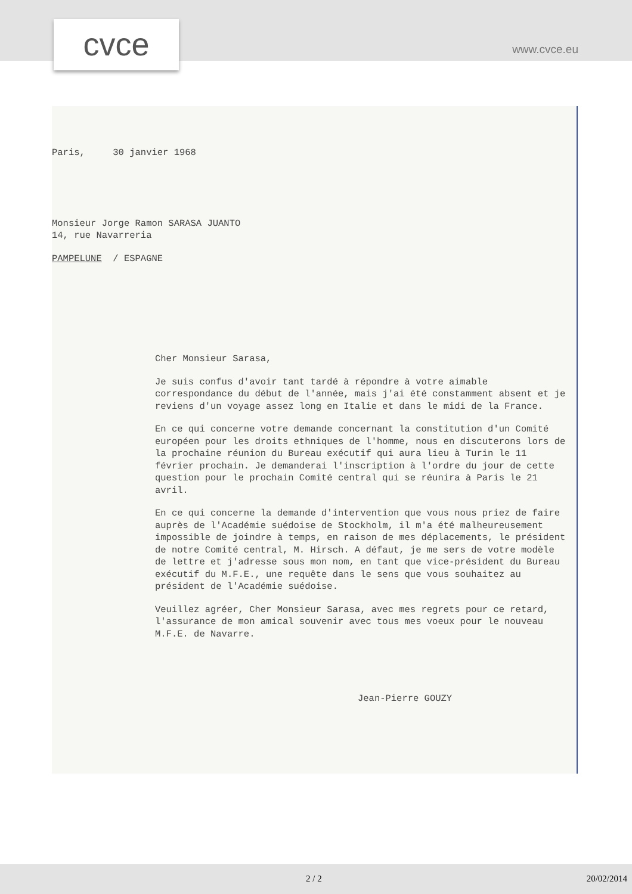cvce www.cvce.eu
Paris, 30 janvier 1968
Monsieur Jorge Ramon SARASA JUANTO
14, rue Navarreria
PAMPELUNE / ESPAGNE
Cher Monsieur Sarasa,
Je suis confus d'avoir tant tardé à répondre à votre aimable correspondance du début de l'année, mais j'ai été constamment absent et je reviens d'un voyage assez long en Italie et dans le midi de la France.
En ce qui concerne votre demande concernant la constitution d'un Comité européen pour les droits ethniques de l'homme, nous en discuterons lors de la prochaine réunion du Bureau exécutif qui aura lieu à Turin le 11 février prochain. Je demanderai l'inscription à l'ordre du jour de cette question pour le prochain Comité central qui se réunira à Paris le 21 avril.
En ce qui concerne la demande d'intervention que vous nous priez de faire auprès de l'Académie suédoise de Stockholm, il m'a été malheureusement impossible de joindre à temps, en raison de mes déplacements, le président de notre Comité central, M. Hirsch. A défaut, je me sers de votre modèle de lettre et j'adresse sous mon nom, en tant que vice-président du Bureau exécutif du M.F.E., une requête dans le sens que vous souhaitez au président de l'Académie suédoise.
Veuillez agréer, Cher Monsieur Sarasa, avec mes regrets pour ce retard, l'assurance de mon amical souvenir avec tous mes voeux pour le nouveau M.F.E. de Navarre.
Jean-Pierre GOUZY
2 / 2 20/02/2014